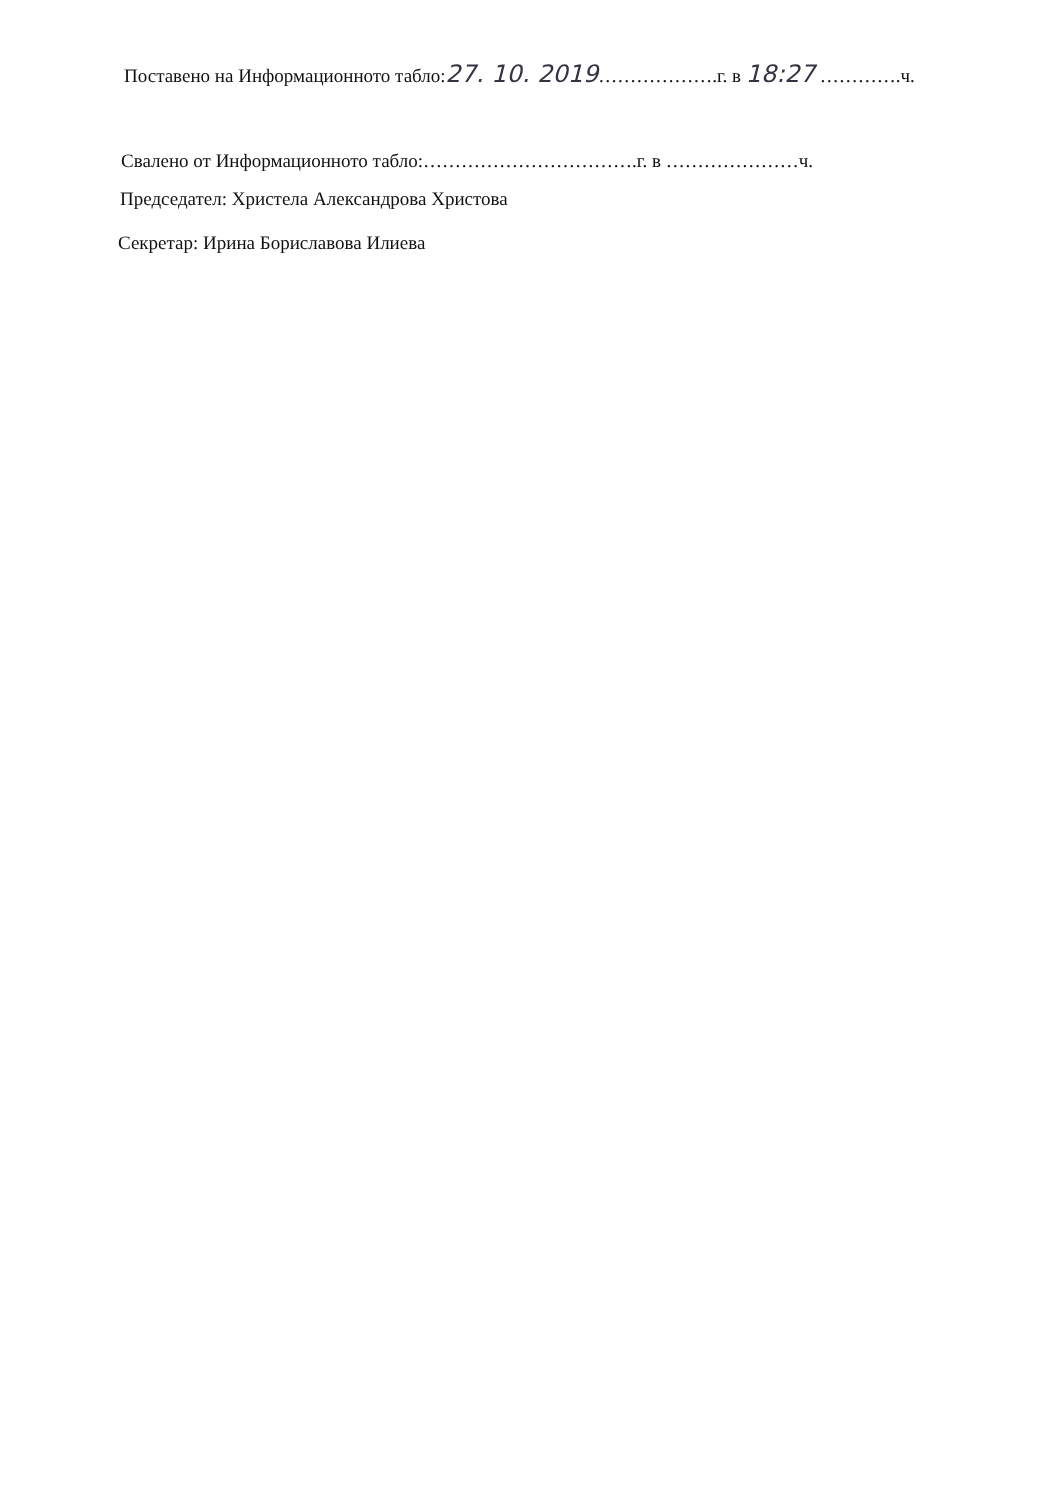Поставено на Информационното табло:27. 10. 2019……………….г. в 18:27 ………….ч.
Свалено от Информационното табло:…………………………….г. в …………………ч.
Председател: Христела Александрова Христова
Секретар: Ирина Бориславова Илиева